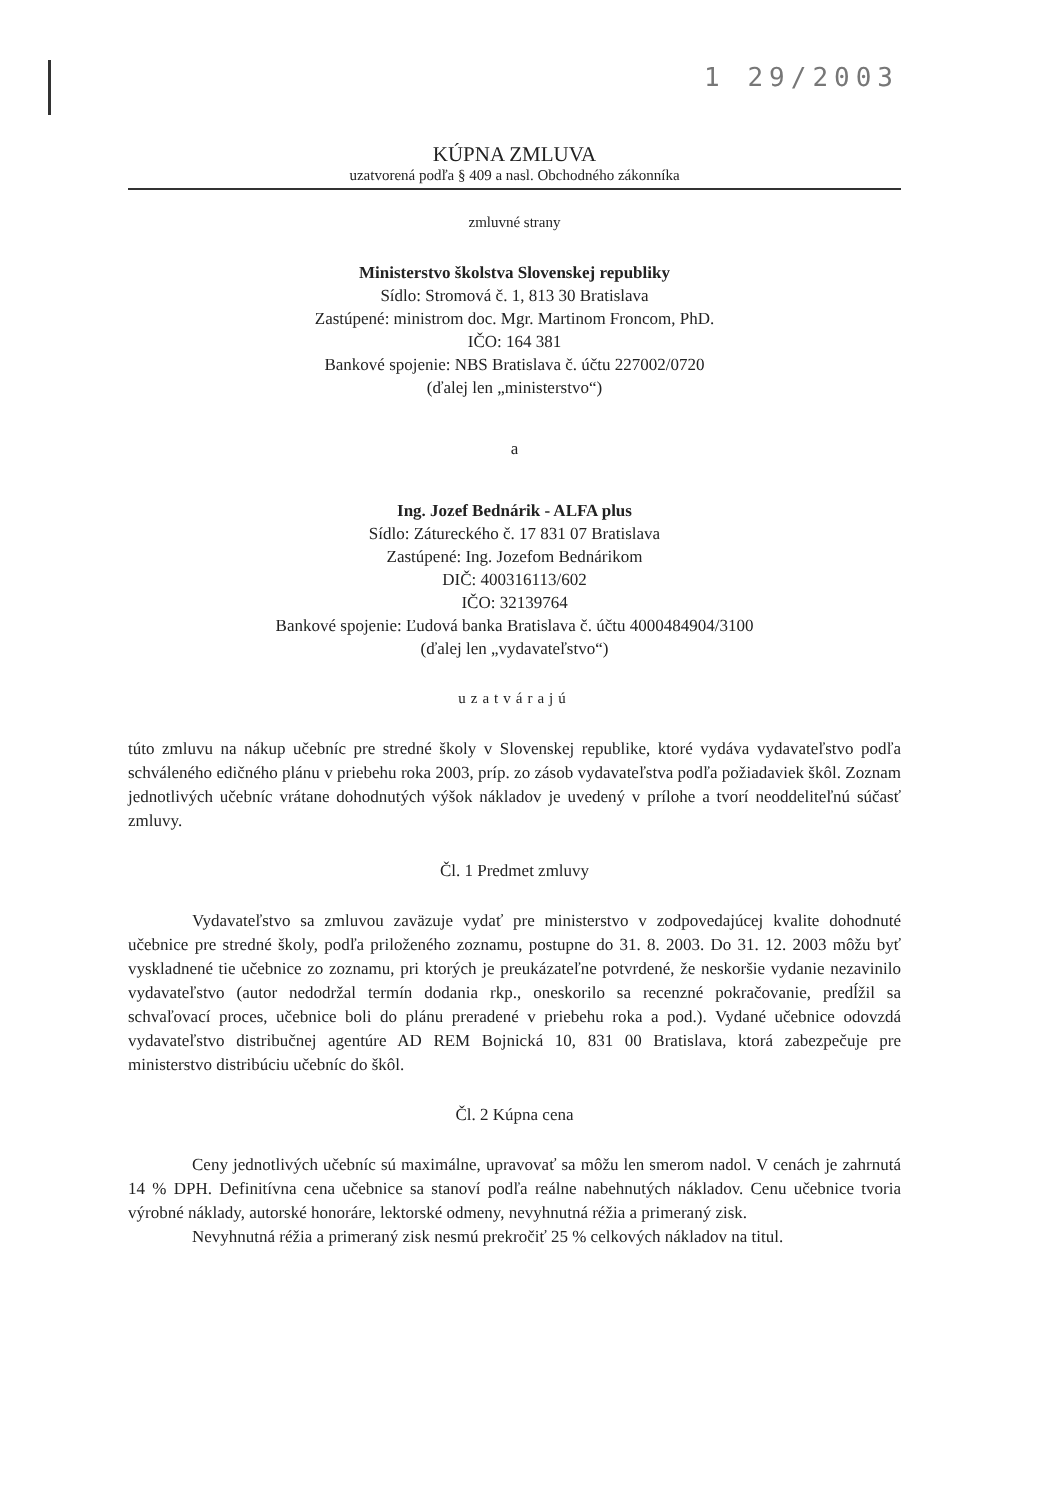1 29/2003
KÚPNA ZMLUVA
uzatvorená podľa § 409 a nasl. Obchodného zákonníka
zmluvné strany
Ministerstvo školstva Slovenskej republiky
Sídlo: Stromová č. 1, 813 30 Bratislava
Zastúpené: ministrom doc. Mgr. Martinom Froncom, PhD.
IČO: 164 381
Bankové spojenie: NBS Bratislava č. účtu 227002/0720
(ďalej len „ministerstvo“)
a
Ing. Jozef Bednárik - ALFA plus
Sídlo: Zátureckého č. 17 831 07 Bratislava
Zastúpené: Ing. Jozefom Bednárikom
DIČ: 400316113/602
IČO: 32139764
Bankové spojenie: Ľudová banka Bratislava č. účtu 4000484904/3100
(ďalej len „vydavateľstvo“)
uzatvárajú
túto zmluvu na nákup učebníc pre stredné školy v Slovenskej republike, ktoré vydáva vydavateľstvo podľa schváleného edičného plánu v priebehu roka 2003, príp. zo zásob vydavateľstva podľa požiadaviek škôl. Zoznam jednotlivých učebníc vrátane dohodnutých výšok nákladov je uvedený v prílohe a tvorí neoddeliteľnú súčasť zmluvy.
Čl. 1 Predmet zmluvy
Vydavateľstvo sa zmluvou zaväzuje vydať pre ministerstvo v zodpovedajúcej kvalite dohodnuté učebnice pre stredné školy, podľa priloženého zoznamu, postupne do 31. 8. 2003. Do 31. 12. 2003 môžu byť vyskladnené tie učebnice zo zoznamu, pri ktorých je preukázateľne potvrdené, že neskoršie vydanie nezavinilo vydavateľstvo (autor nedodržal termín dodania rkp., oneskorilo sa recenzné pokračovanie, predĺžil sa schvaľovací proces, učebnice boli do plánu preradené v priebehu roka a pod.). Vydané učebnice odovzdá vydavateľstvo distribučnej agentúre AD REM Bojnická 10, 831 00 Bratislava, ktorá zabezpečuje pre ministerstvo distribúciu učebníc do škôl.
Čl. 2 Kúpna cena
Ceny jednotlivých učebníc sú maximálne, upravovať sa môžu len smerom nadol. V cenách je zahrnutá 14 % DPH. Definitívna cena učebnice sa stanoví podľa reálne nabehnutých nákladov. Cenu učebnice tvoria výrobné náklady, autorské honoráre, lektorské odmeny, nevyhnutná réžia a primeraný zisk.
Nevyhnutná réžia a primeraný zisk nesmú prekročiť 25 % celkových nákladov na titul.